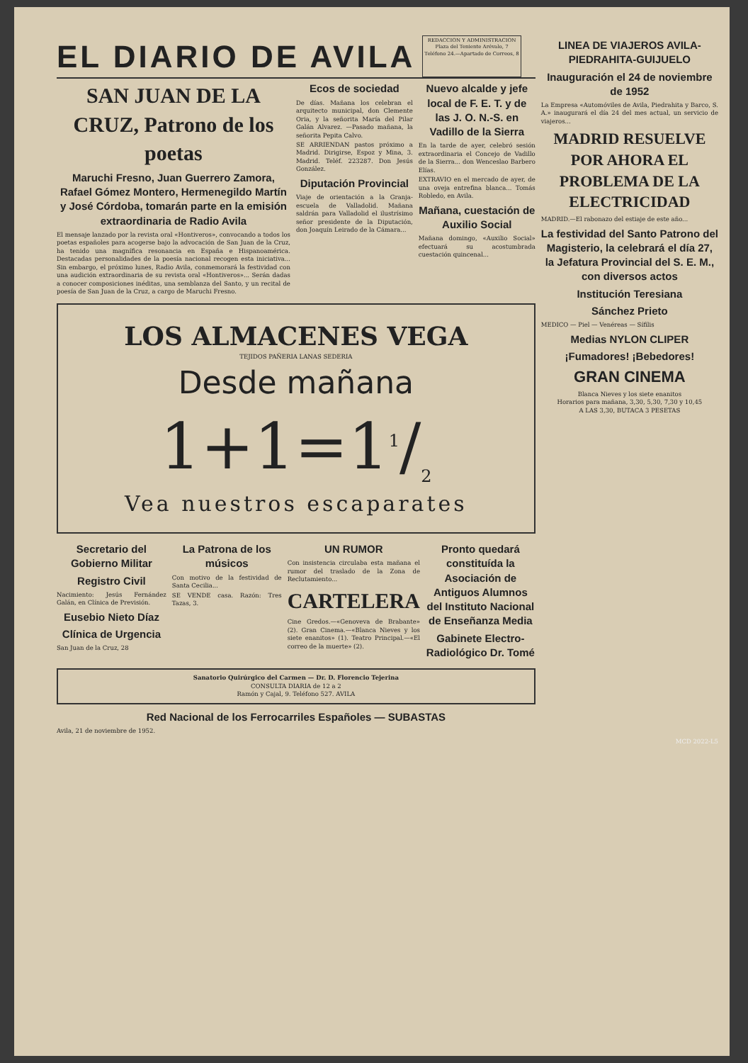EL DIARIO DE AVILA
REDACCION Y ADMINISTRACION
Plaza del Teniente Arévalo, 7
Teléfono 24.—Apartado de Correos, 8
SAN JUAN DE LA CRUZ, Patrono de los poetas
Maruchi Fresno, Juan Guerrero Zamora, Rafael Gómez Montero, Hermenegildo Martín y José Córdoba, tomarán parte en la emisión extraordinaria de Radio Avila
El mensaje lanzado por la revista oral «Hontiveros», convocando a todos los poetas españoles para acogerse bajo la advocación de San Juan de la Cruz, ha tenido una magnífica resonancia en España e Hispanoamérica. Destacadas personalidades de la poesía nacional recogen esta iniciativa... Sin embargo, el próximo lunes, Radio Avila, conmemorará la festividad con una audición extraordinaria de su revista oral «Hontiveros»... Serán dadas a conocer composiciones inéditas, una semblanza del Santo, y un recital de poesía de San Juan de la Cruz, a cargo de Maruchi Fresno.
Ecos de sociedad
De días. Mañana los celebran el arquitecto municipal, don Clemente Oria, y la señorita María del Pilar Galán Alvarez. —Pasado mañana, la señorita Pepita Calvo.
SE ARRIENDAN pastos próximo a Madrid. Dirigirse, Espoz y Mina, 3. Madrid. Teléf. 223287. Don Jesús González.
Diputación Provincial
Viaje de orientación a la Granja-escuela de Valladolid. Mañana saldrán para Valladolid el ilustrísimo señor presidente de la Diputación, don Joaquín Leirado de la Cámara...
Nuevo alcalde y jefe local de F. E. T. y de las J. O. N.-S. en Vadillo de la Sierra
En la tarde de ayer, celebró sesión extraordinaria el Concejo de Vadillo de la Sierra... don Wenceslao Barbero Elías.
EXTRAVIO en el mercado de ayer, de una oveja entrefina blanca... Tomás Robledo, en Avila.
Mañana, cuestación de Auxilio Social
Mañana domingo, «Auxilio Social» efectuará su acostumbrada cuestación quincenal...
LOS ALMACENES VEGA
TEJIDOS PAÑERIA LANAS SEDERIA
Desde mañana
1+1=11/2
Vea nuestros escaparates
Secretario del Gobierno Militar
Registro Civil
Nacimiento: Jesús Fernández Galán, en Clínica de Previsión.
Eusebio Nieto Díaz
Clínica de Urgencia
San Juan de la Cruz, 28
La Patrona de los músicos
Con motivo de la festividad de Santa Cecilia...
SE VENDE casa. Razón: Tres Tazas, 3.
UN RUMOR
Con insistencia circulaba esta mañana el rumor del traslado de la Zona de Reclutamiento...
CARTELERA
Cine Gredos.—«Genoveva de Brabante» (2). Gran Cinema.—«Blanca Nieves y los siete enanitos» (1). Teatro Principal.—«El correo de la muerte» (2).
Pronto quedará constituída la Asociación de Antiguos Alumnos del Instituto Nacional de Enseñanza Media
Gabinete Electro-Radiológico Dr. Tomé
Sanatorio Quirúrgico del Carmen — Dr. D. Florencio Tejerina
CONSULTA DIARIA de 12 a 2
Ramón y Cajal, 9. Teléfono 527. AVILA
Red Nacional de los Ferrocarriles Españoles — SUBASTAS
Avila, 21 de noviembre de 1952.
LINEA DE VIAJEROS AVILA-PIEDRAHITA-GUIJUELO
Inauguración el 24 de noviembre de 1952
La Empresa «Automóviles de Avila, Piedrahita y Barco, S. A.» inaugurará el día 24 del mes actual, un servicio de viajeros...
MADRID RESUELVE POR AHORA EL PROBLEMA DE LA ELECTRICIDAD
MADRID.—El rabonazo del estiaje de este año...
La festividad del Santo Patrono del Magisterio, la celebrará el día 27, la Jefatura Provincial del S. E. M., con diversos actos
Institución Teresiana
Sánchez Prieto
MEDICO — Piel — Venéreas — Sífilis
Medias NYLON CLIPER
¡Fumadores! ¡Bebedores!
GRAN CINEMA
Blanca Nieves y los siete enanitos
Horarios para mañana, 3,30, 5,30, 7,30 y 10,45
A LAS 3,30, BUTACA 3 PESETAS
MCD 2022-L5